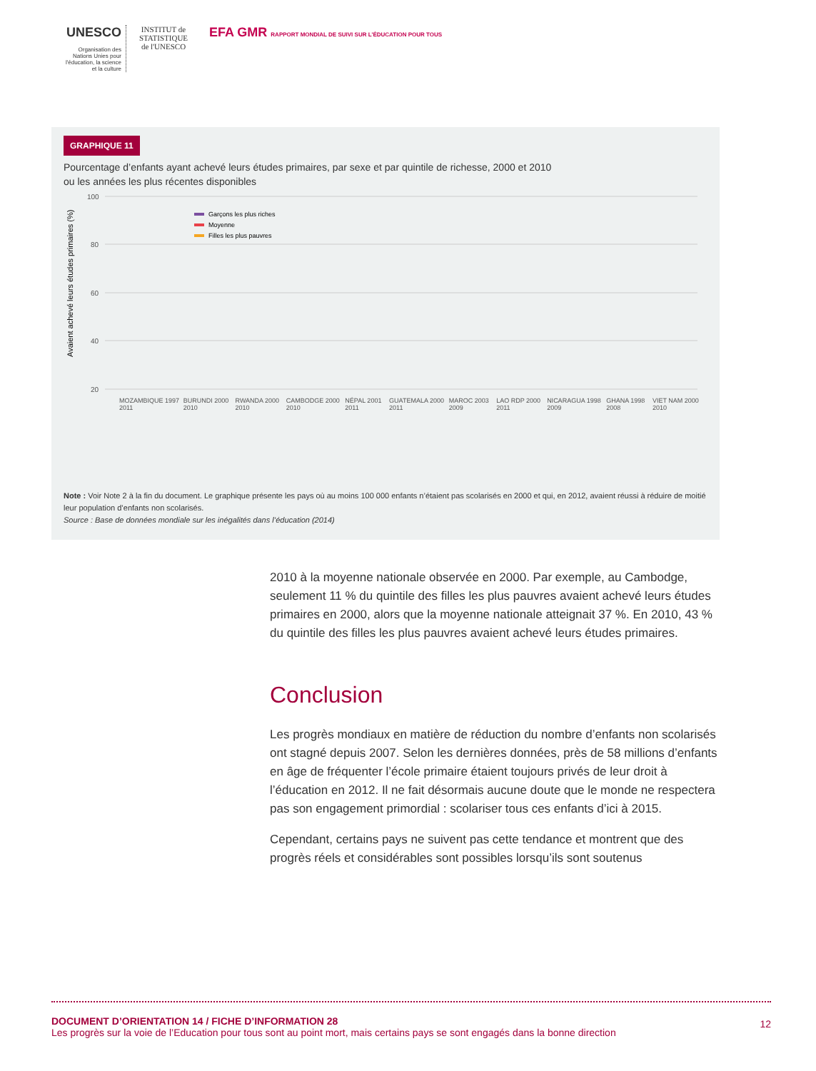UNESCO
Organisation des Nations Unies pour l'éducation, la science et la culture
INSTITUT de STATISTIQUE de l'UNESCO
EFA GMR RAPPORT MONDIAL DE SUIVI SUR L'ÉDUCATION POUR TOUS
GRAPHIQUE 11
Pourcentage d’enfants ayant achevé leurs études primaires, par sexe et par quintile de richesse, 2000 et 2010
ou les années les plus récentes disponibles
100
80
60
40
20
Avaient achevé leurs études primaires (%)
Garçons les plus riches
Moyenne
Filles les plus pauvres
MOZAMBIQUE 1997 2011 BURUNDI 2000 2010 RWANDA 2000 2010 CAMBODGE 2000 2010 NÉPAL 2001 2011 GUATEMALA 2000 2011 MAROC 2003 2009 LAO RDP 2000 2011 NICARAGUA 1998 2009 GHANA 1998 2008 VIET NAM 2000 2010
Note : Voir Note 2 à la fin du document. Le graphique présente les pays où au moins 100 000 enfants n’étaient pas scolarisés en 2000 et qui, en 2012, avaient réussi à réduire de moitié leur population d’enfants non scolarisés.
Source : Base de données mondiale sur les inégalités dans l’éducation (2014)
2010 à la moyenne nationale observée en 2000. Par exemple, au Cambodge, seulement 11 % du quintile des filles les plus pauvres avaient achevé leurs études primaires en 2000, alors que la moyenne nationale atteignait 37 %. En 2010, 43 % du quintile des filles les plus pauvres avaient achevé leurs études primaires.
Conclusion
Les progrès mondiaux en matière de réduction du nombre d’enfants non scolarisés ont stagné depuis 2007. Selon les dernières données, près de 58 millions d’enfants en âge de fréquenter l’école primaire étaient toujours privés de leur droit à l’éducation en 2012. Il ne fait désormais aucune doute que le monde ne respectera pas son engagement primordial : scolariser tous ces enfants d’ici à 2015.
Cependant, certains pays ne suivent pas cette tendance et montrent que des progrès réels et considérables sont possibles lorsqu’ils sont soutenus
DOCUMENT D’ORIENTATION 14 / FICHE D’INFORMATION 28 12
Les progrès sur la voie de l’Education pour tous sont au point mort, mais certains pays se sont engagés dans la bonne direction